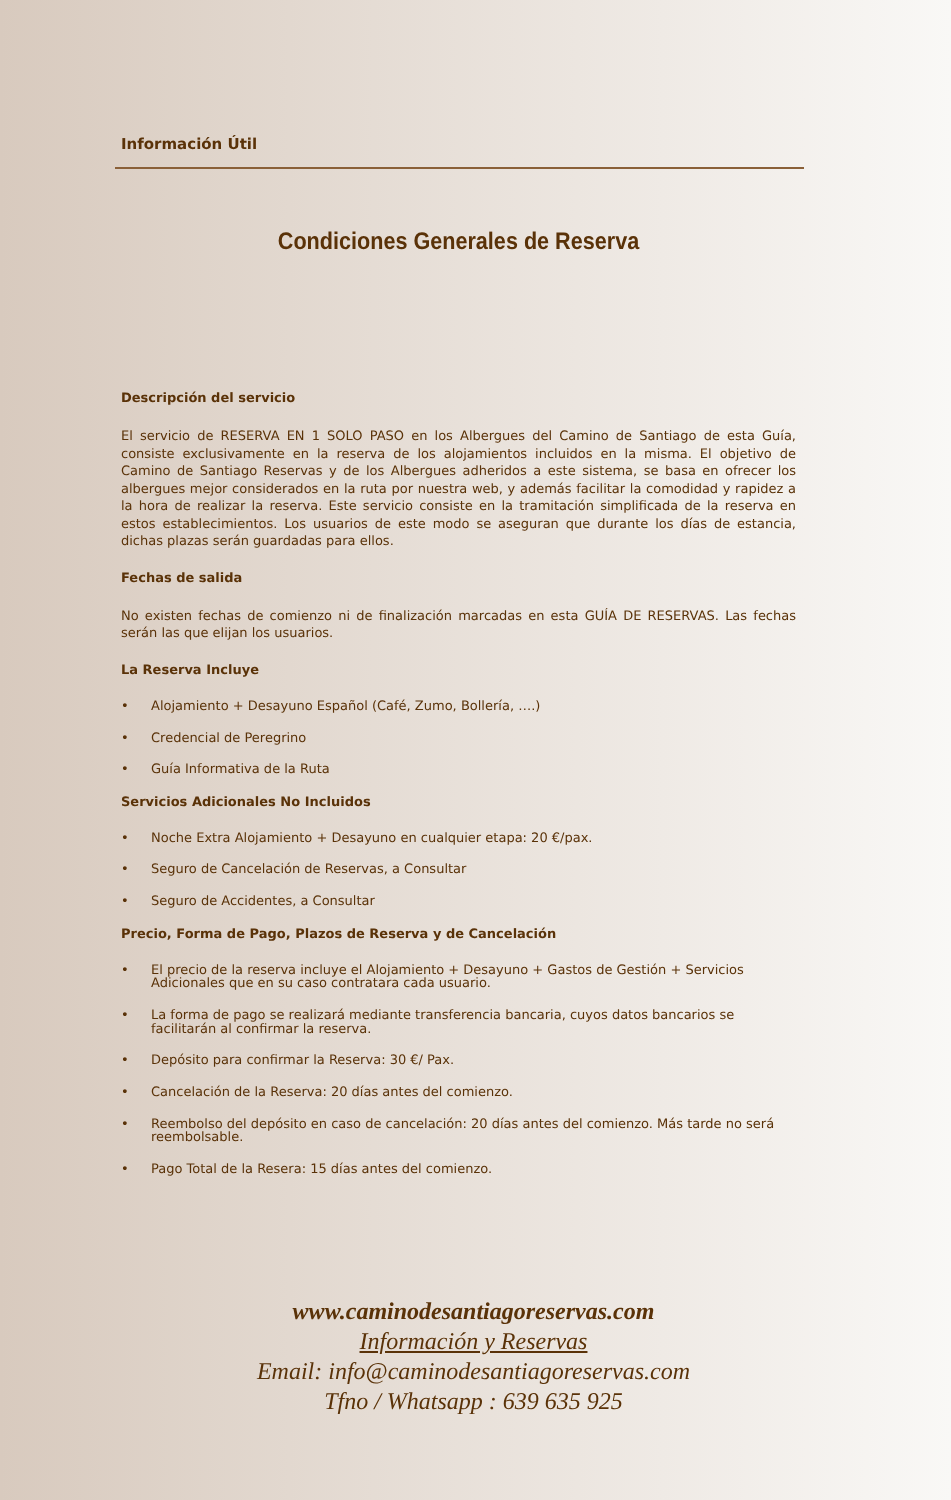Información Útil
Condiciones Generales de Reserva
Descripción del servicio
El servicio de RESERVA EN 1 SOLO PASO en los Albergues del Camino de Santiago de esta Guía, consiste exclusivamente en la reserva de los alojamientos incluidos en la misma. El objetivo de Camino de Santiago Reservas y de los Albergues adheridos a este sistema, se basa en ofrecer los albergues mejor considerados en la ruta por nuestra web, y además facilitar la comodidad y rapidez a la hora de realizar la reserva. Este servicio consiste en la tramitación simplificada de la reserva en estos establecimientos. Los usuarios de este modo se aseguran que durante los días de estancia, dichas plazas serán guardadas para ellos.
Fechas de salida
No existen fechas de comienzo ni de finalización marcadas en esta GUÍA DE RESERVAS. Las fechas serán las que elijan los usuarios.
La Reserva Incluye
• Alojamiento + Desayuno Español (Café, Zumo, Bollería, ….)
• Credencial de Peregrino
• Guía Informativa de la Ruta
Servicios Adicionales No Incluidos
• Noche Extra Alojamiento + Desayuno en cualquier etapa: 20 €/pax.
• Seguro de Cancelación de Reservas, a Consultar
• Seguro de Accidentes, a Consultar
Precio, Forma de Pago, Plazos de Reserva y de Cancelación
• El precio de la reserva incluye el Alojamiento + Desayuno + Gastos de Gestión + Servicios Adicionales que en su caso contratara cada usuario.
• La forma de pago se realizará mediante transferencia bancaria, cuyos datos bancarios se facilitarán al confirmar la reserva.
• Depósito para confirmar la Reserva: 30 €/ Pax.
• Cancelación de la Reserva: 20 días antes del comienzo.
• Reembolso del depósito en caso de cancelación: 20 días antes del comienzo. Más tarde no será reembolsable.
• Pago Total de la Resera: 15 días antes del comienzo.
www.caminodesantiagoreservas.com
Información y Reservas
Email: info@caminodesantiagoreservas.com
Tfno / Whatsapp : 639 635 925